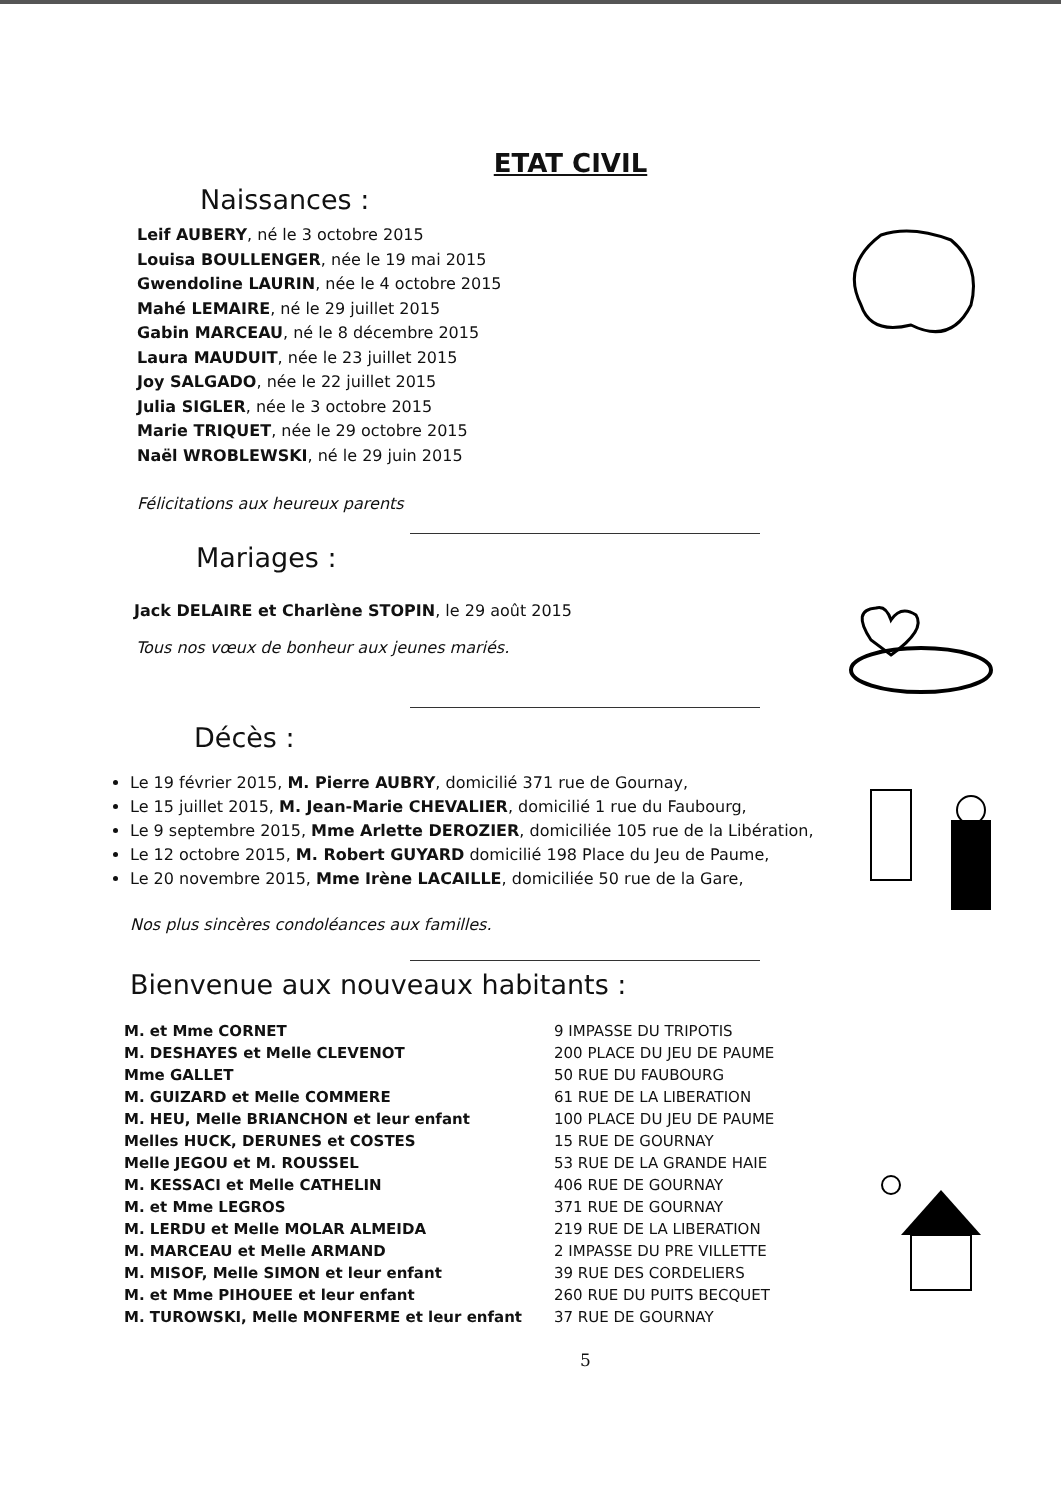ETAT CIVIL
Naissances :
Leif AUBERY, né le 3 octobre 2015
Louisa BOULLENGER, née le 19 mai 2015
Gwendoline LAURIN, née le 4 octobre 2015
Mahé LEMAIRE, né le 29 juillet 2015
Gabin MARCEAU, né le 8 décembre 2015
Laura MAUDUIT, née le 23 juillet 2015
Joy SALGADO, née le 22 juillet 2015
Julia SIGLER, née le 3 octobre 2015
Marie TRIQUET, née le 29 octobre 2015
Naël WROBLEWSKI, né le 29 juin 2015
Félicitations aux heureux parents
Mariages :
Jack DELAIRE et Charlène STOPIN, le 29 août 2015
Tous nos vœux de bonheur aux jeunes mariés.
Décès :
Le 19 février 2015, M. Pierre AUBRY, domicilié 371 rue de Gournay,
Le 15 juillet 2015, M. Jean-Marie CHEVALIER, domicilié 1 rue du Faubourg,
Le 9 septembre 2015, Mme Arlette DEROZIER, domiciliée 105 rue de la Libération,
Le 12 octobre 2015, M. Robert GUYARD domicilié 198 Place du Jeu de Paume,
Le 20 novembre 2015, Mme Irène LACAILLE, domiciliée 50 rue de la Gare,
Nos plus sincères condoléances aux familles.
Bienvenue aux nouveaux habitants :
| M. et Mme CORNET | 9 IMPASSE DU TRIPOTIS |
| M. DESHAYES et Melle CLEVENOT | 200 PLACE DU JEU DE PAUME |
| Mme GALLET | 50 RUE DU FAUBOURG |
| M. GUIZARD et Melle COMMERE | 61 RUE DE LA LIBERATION |
| M. HEU, Melle BRIANCHON et leur enfant | 100 PLACE DU JEU DE PAUME |
| Melles HUCK, DERUNES et COSTES | 15 RUE DE GOURNAY |
| Melle JEGOU et M. ROUSSEL | 53 RUE DE LA GRANDE HAIE |
| M. KESSACI et Melle CATHELIN | 406 RUE DE GOURNAY |
| M. et Mme LEGROS | 371 RUE DE GOURNAY |
| M. LERDU et Melle MOLAR ALMEIDA | 219 RUE DE LA LIBERATION |
| M. MARCEAU et Melle ARMAND | 2 IMPASSE DU PRE VILLETTE |
| M. MISOF, Melle SIMON et leur enfant | 39 RUE DES CORDELIERS |
| M. et Mme PIHOUEE et leur enfant | 260 RUE DU PUITS BECQUET |
| M. TUROWSKI, Melle MONFERME et leur enfant | 37 RUE DE GOURNAY |
5